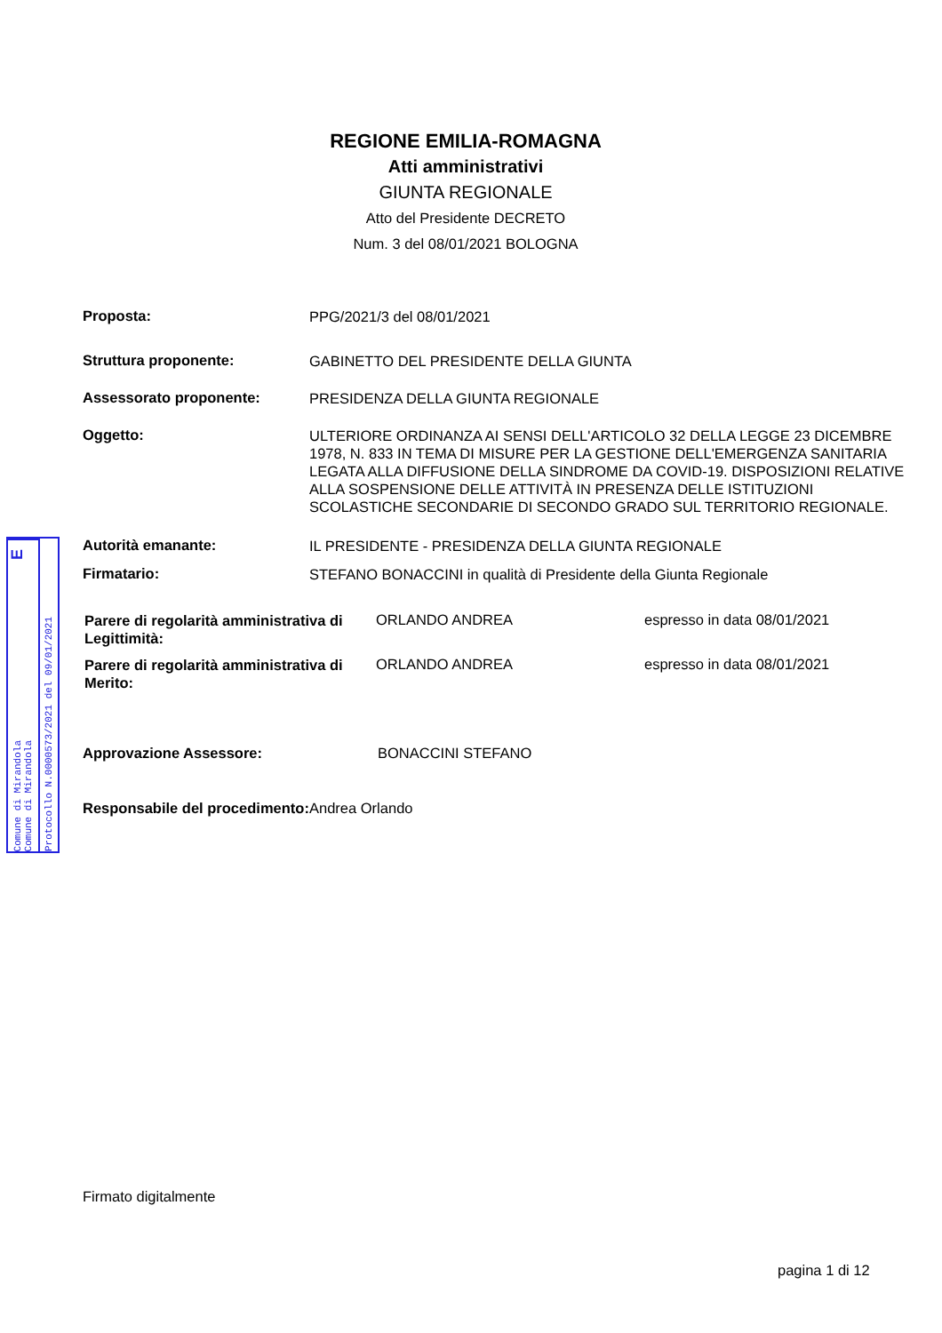REGIONE EMILIA-ROMAGNA
Atti amministrativi
GIUNTA REGIONALE
Atto del Presidente DECRETO
Num. 3 del 08/01/2021 BOLOGNA
Proposta:
PPG/2021/3 del 08/01/2021
Struttura proponente:
GABINETTO DEL PRESIDENTE DELLA GIUNTA
Assessorato proponente:
PRESIDENZA DELLA GIUNTA REGIONALE
Oggetto:
ULTERIORE ORDINANZA AI SENSI DELL'ARTICOLO 32 DELLA LEGGE 23 DICEMBRE 1978, N. 833 IN TEMA DI MISURE PER LA GESTIONE DELL'EMERGENZA SANITARIA LEGATA ALLA DIFFUSIONE DELLA SINDROME DA COVID-19. DISPOSIZIONI RELATIVE ALLA SOSPENSIONE DELLE ATTIVITÀ IN PRESENZA DELLE ISTITUZIONI SCOLASTICHE SECONDARIE DI SECONDO GRADO SUL TERRITORIO REGIONALE.
Autorità emanante:
IL PRESIDENTE - PRESIDENZA DELLA GIUNTA REGIONALE
Firmatario:
STEFANO BONACCINI in qualità di Presidente della Giunta Regionale
Parere di regolarità amministrativa di Legittimità:
ORLANDO ANDREA espresso in data 08/01/2021
Parere di regolarità amministrativa di Merito:
ORLANDO ANDREA espresso in data 08/01/2021
Approvazione Assessore: BONACCINI STEFANO
Responsabile del procedimento:
Andrea Orlando
Firmato digitalmente
pagina 1 di 12
E
Comune di Mirandola Comune di Mirandola
Protocollo N.0000573/2021 del 09/01/2021